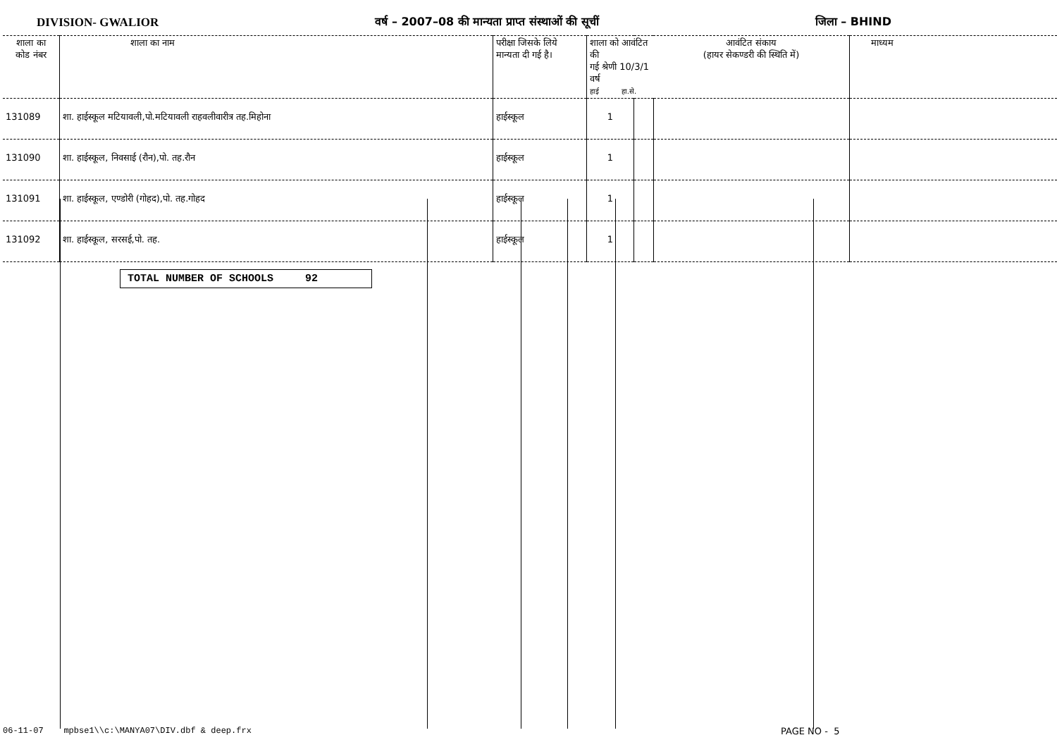DIVISION- GWALIOR वर्ष – 2007–08 की मान्यता प्राप्त संस्थाओं की सूचीं जिला – BHIND
| शाला का कोड नंबर | शाला का नाम | परीक्षा जिसके लिये मान्यता दी गई है। | शाला को आवंटित की गई श्रेणी 10/3/1 वर्ष हाई हा.से. | | आवंटित संकाय (हायर सेकण्डरी की स्थिति में) | माध्यम |
| --- | --- | --- | --- | --- | --- | --- |
| 131089 | शा. हाईस्कूल मटियावली,पो.मटियावली राहवलीवारीत्र तह.मिहोना | हाईस्कूल | 1 | | | |
| 131090 | शा. हाईस्कूल, निवसाई (रौन),पो. तह.रौन | हाईस्कूल | 1 | | | |
| 131091 | शा. हाईस्कूल, एण्डोरी (गोहद),पो. तह.गोहद | हाईस्कूल | 1 | | | |
| 131092 | शा. हाईस्कूल, सरसई,पो. तह. | हाईस्कूल | 1 | | | |
TOTAL NUMBER OF SCHOOLS 92
06-11-07 mpbse1\\c:\MANYA07\DIV.dbf & deep.frx
PAGE NO - 5